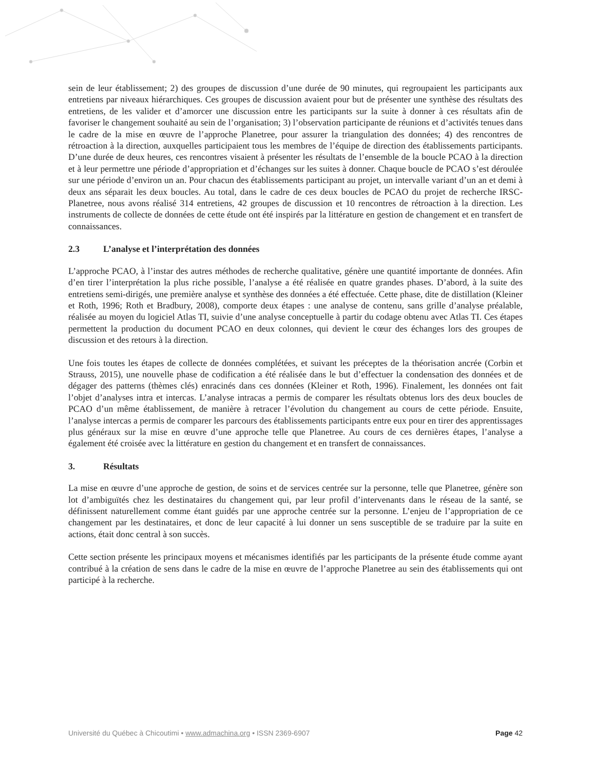sein de leur établissement; 2) des groupes de discussion d’une durée de 90 minutes, qui regroupaient les participants aux entretiens par niveaux hiérarchiques. Ces groupes de discussion avaient pour but de présenter une synthèse des résultats des entretiens, de les valider et d’amorcer une discussion entre les participants sur la suite à donner à ces résultats afin de favoriser le changement souhaité au sein de l’organisation; 3) l’observation participante de réunions et d’activités tenues dans le cadre de la mise en œuvre de l’approche Planetree, pour assurer la triangulation des données; 4) des rencontres de rétroaction à la direction, auxquelles participaient tous les membres de l’équipe de direction des établissements participants. D’une durée de deux heures, ces rencontres visaient à présenter les résultats de l’ensemble de la boucle PCAO à la direction et à leur permettre une période d’appropriation et d’échanges sur les suites à donner. Chaque boucle de PCAO s’est déroulée sur une période d’environ un an. Pour chacun des établissements participant au projet, un intervalle variant d’un an et demi à deux ans séparait les deux boucles. Au total, dans le cadre de ces deux boucles de PCAO du projet de recherche IRSC-Planetree, nous avons réalisé 314 entretiens, 42 groupes de discussion et 10 rencontres de rétroaction à la direction. Les instruments de collecte de données de cette étude ont été inspirés par la littérature en gestion de changement et en transfert de connaissances.
2.3 L’analyse et l’interprétation des données
L’approche PCAO, à l’instar des autres méthodes de recherche qualitative, génère une quantité importante de données. Afin d’en tirer l’interprétation la plus riche possible, l’analyse a été réalisée en quatre grandes phases. D’abord, à la suite des entretiens semi-dirigés, une première analyse et synthèse des données a été effectuée. Cette phase, dite de distillation (Kleiner et Roth, 1996; Roth et Bradbury, 2008), comporte deux étapes : une analyse de contenu, sans grille d’analyse préalable, réalisée au moyen du logiciel Atlas TI, suivie d’une analyse conceptuelle à partir du codage obtenu avec Atlas TI. Ces étapes permettent la production du document PCAO en deux colonnes, qui devient le cœur des échanges lors des groupes de discussion et des retours à la direction.
Une fois toutes les étapes de collecte de données complétées, et suivant les préceptes de la théorisation ancrée (Corbin et Strauss, 2015), une nouvelle phase de codification a été réalisée dans le but d’effectuer la condensation des données et de dégager des patterns (thèmes clés) enracinés dans ces données (Kleiner et Roth, 1996). Finalement, les données ont fait l’objet d’analyses intra et intercas. L’analyse intracas a permis de comparer les résultats obtenus lors des deux boucles de PCAO d’un même établissement, de manière à retracer l’évolution du changement au cours de cette période. Ensuite, l’analyse intercas a permis de comparer les parcours des établissements participants entre eux pour en tirer des apprentissages plus généraux sur la mise en œuvre d’une approche telle que Planetree. Au cours de ces dernières étapes, l’analyse a également été croisée avec la littérature en gestion du changement et en transfert de connaissances.
3. Résultats
La mise en œuvre d’une approche de gestion, de soins et de services centrée sur la personne, telle que Planetree, génère son lot d’ambiguïtés chez les destinataires du changement qui, par leur profil d’intervenants dans le réseau de la santé, se définissent naturellement comme étant guidés par une approche centrée sur la personne. L’enjeu de l’appropriation de ce changement par les destinataires, et donc de leur capacité à lui donner un sens susceptible de se traduire par la suite en actions, était donc central à son succès.
Cette section présente les principaux moyens et mécanismes identifiés par les participants de la présente étude comme ayant contribué à la création de sens dans le cadre de la mise en œuvre de l’approche Planetree au sein des établissements qui ont participé à la recherche.
Université du Québec à Chicoutimi • www.admachina.org • ISSN 2369-6907 Page 42